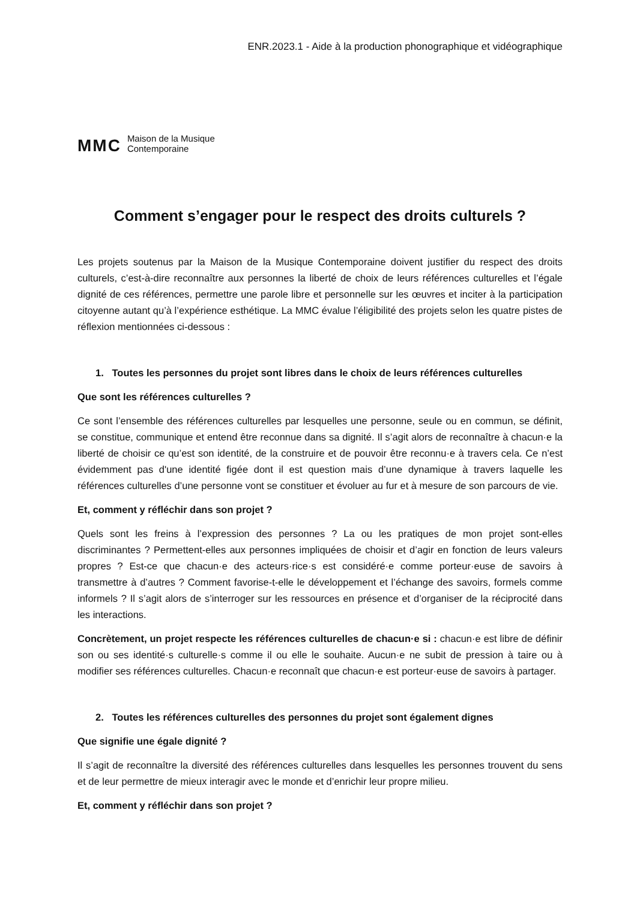ENR.2023.1 - Aide à la production phonographique et vidéographique
MMC Maison de la Musique
Contemporaine
Comment s’engager pour le respect des droits culturels ?
Les projets soutenus par la Maison de la Musique Contemporaine doivent justifier du respect des droits culturels, c’est-à-dire reconnaître aux personnes la liberté de choix de leurs références culturelles et l’égale dignité de ces références, permettre une parole libre et personnelle sur les œuvres et inciter à la participation citoyenne autant qu’à l’expérience esthétique. La MMC évalue l’éligibilité des projets selon les quatre pistes de réflexion mentionnées ci-dessous :
1. Toutes les personnes du projet sont libres dans le choix de leurs références culturelles
Que sont les références culturelles ?
Ce sont l’ensemble des références culturelles par lesquelles une personne, seule ou en commun, se définit, se constitue, communique et entend être reconnue dans sa dignité. Il s’agit alors de reconnaître à chacun·e la liberté de choisir ce qu’est son identité, de la construire et de pouvoir être reconnu·e à travers cela. Ce n’est évidemment pas d'une identité figée dont il est question mais d’une dynamique à travers laquelle les références culturelles d’une personne vont se constituer et évoluer au fur et à mesure de son parcours de vie.
Et, comment y réfléchir dans son projet ?
Quels sont les freins à l’expression des personnes ? La ou les pratiques de mon projet sont-elles discriminantes ? Permettent-elles aux personnes impliquées de choisir et d’agir en fonction de leurs valeurs propres ? Est-ce que chacun·e des acteurs·rice·s est considéré·e comme porteur·euse de savoirs à transmettre à d’autres ? Comment favorise-t-elle le développement et l’échange des savoirs, formels comme informels ? Il s’agit alors de s’interroger sur les ressources en présence et d’organiser de la réciprocité dans les interactions.
Concrètement, un projet respecte les références culturelles de chacun·e si : chacun·e est libre de définir son ou ses identité·s culturelle·s comme il ou elle le souhaite. Aucun·e ne subit de pression à taire ou à modifier ses références culturelles. Chacun·e reconnaît que chacun·e est porteur·euse de savoirs à partager.
2. Toutes les références culturelles des personnes du projet sont également dignes
Que signifie une égale dignité ?
Il s’agit de reconnaître la diversité des références culturelles dans lesquelles les personnes trouvent du sens et de leur permettre de mieux interagir avec le monde et d’enrichir leur propre milieu.
Et, comment y réfléchir dans son projet ?